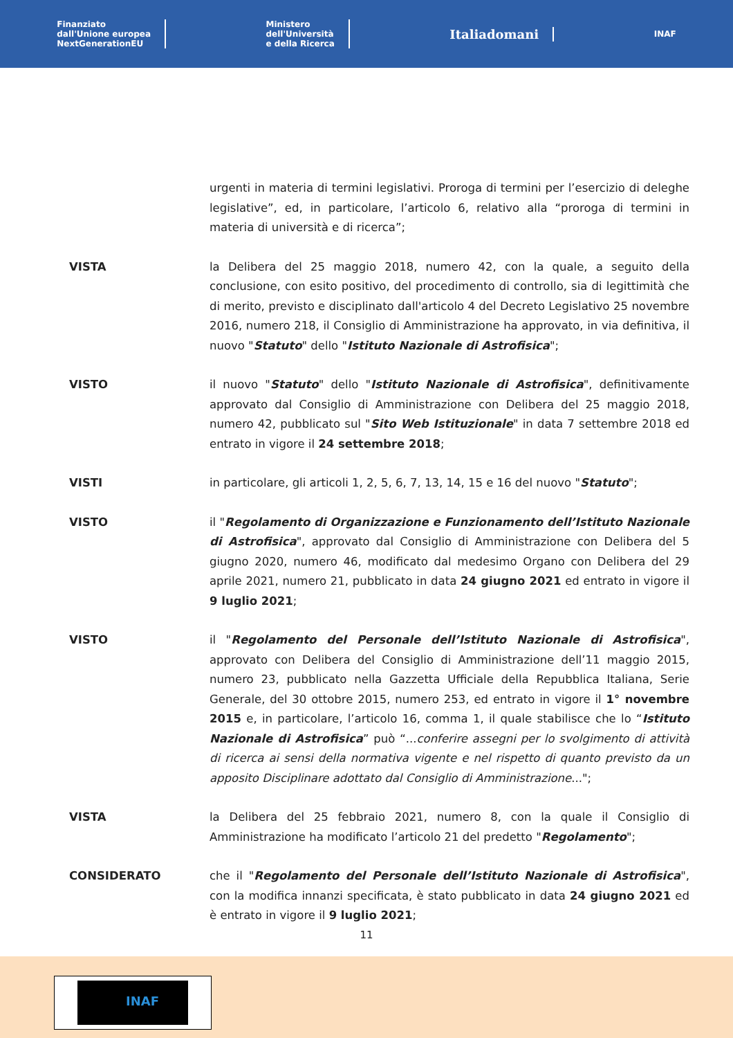Finanziato
dall'Unione europea
NextGenerationEU
Ministero
dell'Università
e della Ricerca
Italiadomani
INAF
urgenti in materia di termini legislativi. Proroga di termini per l’esercizio di deleghe legislative”, ed, in particolare, l’articolo 6, relativo alla “proroga di termini in materia di università e di ricerca”;
VISTA la Delibera del 25 maggio 2018, numero 42, con la quale, a seguito della conclusione, con esito positivo, del procedimento di controllo, sia di legittimità che di merito, previsto e disciplinato dall'articolo 4 del Decreto Legislativo 25 novembre 2016, numero 218, il Consiglio di Amministrazione ha approvato, in via definitiva, il nuovo "Statuto" dello "Istituto Nazionale di Astrofisica";
VISTO il nuovo "Statuto" dello "Istituto Nazionale di Astrofisica", definitivamente approvato dal Consiglio di Amministrazione con Delibera del 25 maggio 2018, numero 42, pubblicato sul "Sito Web Istituzionale" in data 7 settembre 2018 ed entrato in vigore il 24 settembre 2018;
VISTI in particolare, gli articoli 1, 2, 5, 6, 7, 13, 14, 15 e 16 del nuovo "Statuto";
VISTO il "Regolamento di Organizzazione e Funzionamento dell’Istituto Nazionale di Astrofisica", approvato dal Consiglio di Amministrazione con Delibera del 5 giugno 2020, numero 46, modificato dal medesimo Organo con Delibera del 29 aprile 2021, numero 21, pubblicato in data 24 giugno 2021 ed entrato in vigore il 9 luglio 2021;
VISTO il "Regolamento del Personale dell’Istituto Nazionale di Astrofisica", approvato con Delibera del Consiglio di Amministrazione dell’11 maggio 2015, numero 23, pubblicato nella Gazzetta Ufficiale della Repubblica Italiana, Serie Generale, del 30 ottobre 2015, numero 253, ed entrato in vigore il 1° novembre 2015 e, in particolare, l’articolo 16, comma 1, il quale stabilisce che lo “Istituto Nazionale di Astrofisica” può “...conferire assegni per lo svolgimento di attività di ricerca ai sensi della normativa vigente e nel rispetto di quanto previsto da un apposito Disciplinare adottato dal Consiglio di Amministrazione...";
VISTA la Delibera del 25 febbraio 2021, numero 8, con la quale il Consiglio di Amministrazione ha modificato l’articolo 21 del predetto "Regolamento";
CONSIDERATO che il "Regolamento del Personale dell’Istituto Nazionale di Astrofisica", con la modifica innanzi specificata, è stato pubblicato in data 24 giugno 2021 ed è entrato in vigore il 9 luglio 2021;
11
INAF